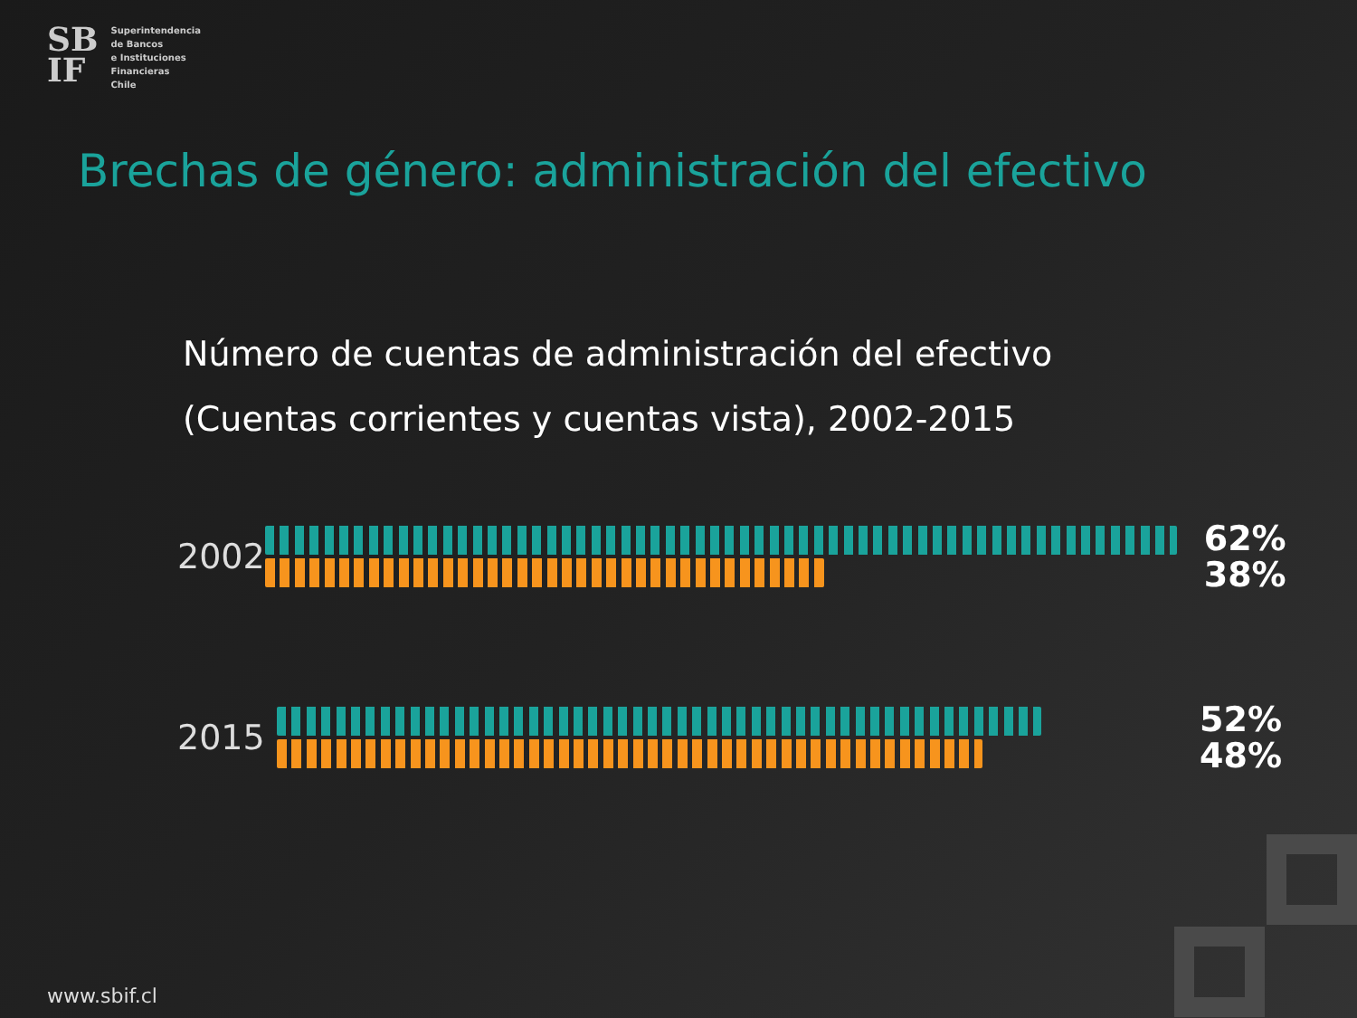SB
IF
Superintendencia
de Bancos
e Instituciones
Financieras
Chile
Brechas de género: administración del efectivo
Número de cuentas de administración del efectivo
(Cuentas corrientes y cuentas vista), 2002-2015
2002
62%
38%
2015
52%
48%
www.sbif.cl